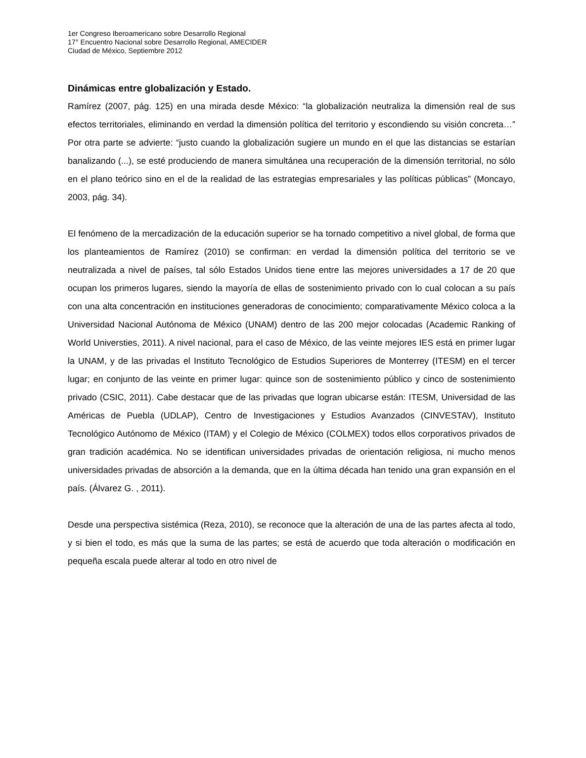1er Congreso Iberoamericano sobre Desarrollo Regional
17° Encuentro Nacional sobre Desarrollo Regional, AMECIDER
Ciudad de México, Septiembre 2012
Dinámicas entre globalización y Estado.
Ramírez (2007, pág. 125) en una mirada desde México: “la globalización neutraliza la dimensión real de sus efectos territoriales, eliminando en verdad la dimensión política del territorio y escondiendo su visión concreta…” Por otra parte se advierte: “justo cuando la globalización sugiere un mundo en el que las distancias se estarían banalizando (...), se esté produciendo de manera simultánea una recuperación de la dimensión territorial, no sólo en el plano teórico sino en el de la realidad de las estrategias empresariales y las políticas públicas” (Moncayo, 2003, pág. 34).
El fenómeno de la mercadización de la educación superior se ha tornado competitivo a nivel global, de forma que los planteamientos de Ramírez (2010) se confirman: en verdad la dimensión política del territorio se ve neutralizada a nivel de países, tal sólo Estados Unidos tiene entre las mejores universidades a 17 de 20 que ocupan los primeros lugares, siendo la mayoría de ellas de sostenimiento privado con lo cual colocan a su país con una alta concentración en instituciones generadoras de conocimiento; comparativamente México coloca a la Universidad Nacional Autónoma de México (UNAM) dentro de las 200 mejor colocadas (Academic Ranking of World Universties, 2011). A nivel nacional, para el caso de México, de las veinte mejores IES está en primer lugar la UNAM, y de las privadas el Instituto Tecnológico de Estudios Superiores de Monterrey (ITESM) en el tercer lugar; en conjunto de las veinte en primer lugar: quince son de sostenimiento público y cinco de sostenimiento privado (CSIC, 2011). Cabe destacar que de las privadas que logran ubicarse están: ITESM, Universidad de las Américas de Puebla (UDLAP), Centro de Investigaciones y Estudios Avanzados (CINVESTAV), Instituto Tecnológico Autónomo de México (ITAM) y el Colegio de México (COLMEX) todos ellos corporativos privados de gran tradición académica. No se identifican universidades privadas de orientación religiosa, ni mucho menos universidades privadas de absorción a la demanda, que en la última década han tenido una gran expansión en el país. (Álvarez G. , 2011).
Desde una perspectiva sistémica (Reza, 2010), se reconoce que la alteración de una de las partes afecta al todo, y si bien el todo, es más que la suma de las partes; se está de acuerdo que toda alteración o modificación en pequeña escala puede alterar al todo en otro nivel de